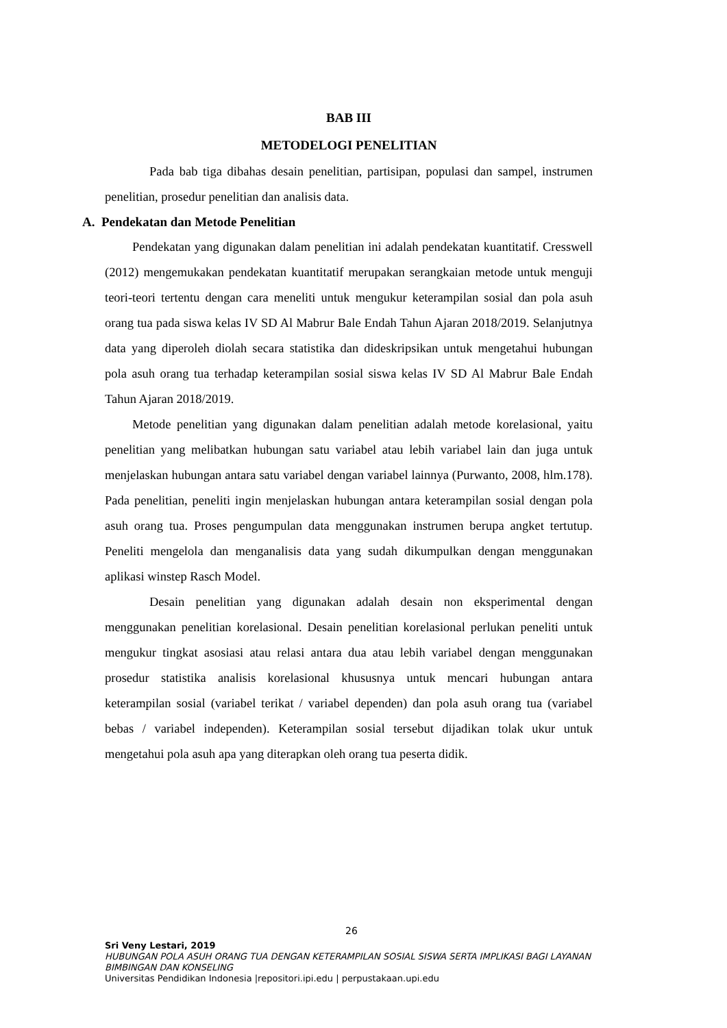BAB III
METODELOGI PENELITIAN
Pada bab tiga dibahas desain penelitian, partisipan, populasi dan sampel, instrumen penelitian, prosedur penelitian dan analisis data.
A. Pendekatan dan Metode Penelitian
Pendekatan yang digunakan dalam penelitian ini adalah pendekatan kuantitatif. Cresswell (2012) mengemukakan pendekatan kuantitatif merupakan serangkaian metode untuk menguji teori-teori tertentu dengan cara meneliti untuk mengukur keterampilan sosial dan pola asuh orang tua pada siswa kelas IV SD Al Mabrur Bale Endah Tahun Ajaran 2018/2019. Selanjutnya data yang diperoleh diolah secara statistika dan dideskripsikan untuk mengetahui hubungan pola asuh orang tua terhadap keterampilan sosial siswa kelas IV SD Al Mabrur Bale Endah Tahun Ajaran 2018/2019.
Metode penelitian yang digunakan dalam penelitian adalah metode korelasional, yaitu penelitian yang melibatkan hubungan satu variabel atau lebih variabel lain dan juga untuk menjelaskan hubungan antara satu variabel dengan variabel lainnya (Purwanto, 2008, hlm.178). Pada penelitian, peneliti ingin menjelaskan hubungan antara keterampilan sosial dengan pola asuh orang tua. Proses pengumpulan data menggunakan instrumen berupa angket tertutup. Peneliti mengelola dan menganalisis data yang sudah dikumpulkan dengan menggunakan aplikasi winstep Rasch Model.
Desain penelitian yang digunakan adalah desain non eksperimental dengan menggunakan penelitian korelasional. Desain penelitian korelasional perlukan peneliti untuk mengukur tingkat asosiasi atau relasi antara dua atau lebih variabel dengan menggunakan prosedur statistika analisis korelasional khususnya untuk mencari hubungan antara keterampilan sosial (variabel terikat / variabel dependen) dan pola asuh orang tua (variabel bebas / variabel independen). Keterampilan sosial tersebut dijadikan tolak ukur untuk mengetahui pola asuh apa yang diterapkan oleh orang tua peserta didik.
26
Sri Veny Lestari, 2019
HUBUNGAN POLA ASUH ORANG TUA DENGAN KETERAMPILAN SOSIAL SISWA SERTA IMPLIKASI BAGI LAYANAN BIMBINGAN DAN KONSELING
Universitas Pendidikan Indonesia |repositori.ipi.edu | perpustakaan.upi.edu